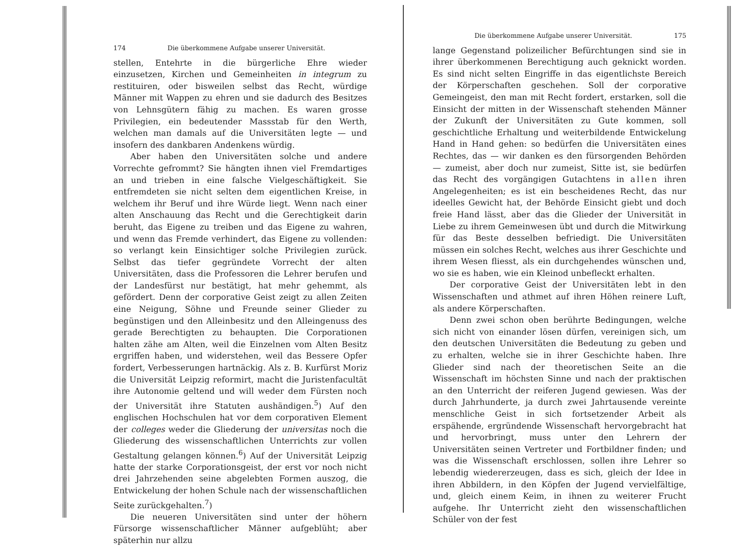174 Die überkommene Aufgabe unserer Universität.
stellen, Entehrte in die bürgerliche Ehre wieder einzusetzen, Kirchen und Gemeinheiten in integrum zu restituiren, oder bisweilen selbst das Recht, würdige Männer mit Wappen zu ehren und sie dadurch des Besitzes von Lehnsgütern fähig zu machen. Es waren grosse Privilegien, ein bedeutender Massstab für den Werth, welchen man damals auf die Universitäten legte — und insofern des dankbaren Andenkens würdig.
Aber haben den Universitäten solche und andere Vorrechte gefrommt? Sie hängten ihnen viel Fremdartiges an und trieben in eine falsche Vielgeschäftigkeit. Sie entfremdeten sie nicht selten dem eigentlichen Kreise, in welchem ihr Beruf und ihre Würde liegt. Wenn nach einer alten Anschauung das Recht und die Gerechtigkeit darin beruht, das Eigene zu treiben und das Eigene zu wahren, und wenn das Fremde verhindert, das Eigene zu vollenden: so verlangt kein Einsichtiger solche Privilegien zurück. Selbst das tiefer gegründete Vorrecht der alten Universitäten, dass die Professoren die Lehrer berufen und der Landesfürst nur bestätigt, hat mehr gehemmt, als gefördert. Denn der corporative Geist zeigt zu allen Zeiten eine Neigung, Söhne und Freunde seiner Glieder zu begünstigen und den Alleinbesitz und den Alleingenuss des gerade Berechtigten zu behaupten. Die Corporationen halten zähe am Alten, weil die Einzelnen vom Alten Besitz ergriffen haben, und widerstehen, weil das Bessere Opfer fordert, Verbesserungen hartnäckig. Als z. B. Kurfürst Moriz die Universität Leipzig reformirt, macht die Juristenfacultät ihre Autonomie geltend und will weder dem Fürsten noch der Universität ihre Statuten aushändigen.<sup>5</sup>) Auf den englischen Hochschulen hat vor dem corporativen Element der colleges weder die Gliederung der universitas noch die Gliederung des wissenschaftlichen Unterrichts zur vollen Gestaltung gelangen können.<sup>6</sup>) Auf der Universität Leipzig hatte der starke Corporationsgeist, der erst vor noch nicht drei Jahrzehenden seine abgelebten Formen auszog, die Entwickelung der hohen Schule nach der wissenschaftlichen Seite zurückgehalten.<sup>7</sup>)
Die neueren Universitäten sind unter der höhern Fürsorge wissenschaftlicher Männer aufgeblüht; aber späterhin nur allzu
Die überkommene Aufgabe unserer Universität. 175
lange Gegenstand polizeilicher Befürchtungen sind sie in ihrer überkommenen Berechtigung auch geknickt worden. Es sind nicht selten Eingriffe in das eigentlichste Bereich der Körperschaften geschehen. Soll der corporative Gemeingeist, den man mit Recht fordert, erstarken, soll die Einsicht der mitten in der Wissenschaft stehenden Männer der Zukunft der Universitäten zu Gute kommen, soll geschichtliche Erhaltung und weiterbildende Entwickelung Hand in Hand gehen: so bedürfen die Universitäten eines Rechtes, das — wir danken es den fürsorgenden Behörden — zumeist, aber doch nur zumeist, Sitte ist, sie bedürfen das Recht des vorgängigen Gutachtens in allen ihren Angelegenheiten; es ist ein bescheidenes Recht, das nur ideelles Gewicht hat, der Behörde Einsicht giebt und doch freie Hand lässt, aber das die Glieder der Universität in Liebe zu ihrem Gemeinwesen übt und durch die Mitwirkung für das Beste desselben befriedigt. Die Universitäten müssen ein solches Recht, welches aus ihrer Geschichte und ihrem Wesen fliesst, als ein durchgehendes wünschen und, wo sie es haben, wie ein Kleinod unbefleckt erhalten.
Der corporative Geist der Universitäten lebt in den Wissenschaften und athmet auf ihren Höhen reinere Luft, als andere Körperschaften.
Denn zwei schon oben berührte Bedingungen, welche sich nicht von einander lösen dürfen, vereinigen sich, um den deutschen Universitäten die Bedeutung zu geben und zu erhalten, welche sie in ihrer Geschichte haben. Ihre Glieder sind nach der theoretischen Seite an die Wissenschaft im höchsten Sinne und nach der praktischen an den Unterricht der reiferen Jugend gewiesen. Was der durch Jahrhunderte, ja durch zwei Jahrtausende vereinte menschliche Geist in sich fortsetzender Arbeit als erspähende, ergründende Wissenschaft hervorgebracht hat und hervorbringt, muss unter den Lehrern der Universitäten seinen Vertreter und Fortbildner finden; und was die Wissenschaft erschlossen, sollen ihre Lehrer so lebendig wiedererzeugen, dass es sich, gleich der Idee in ihren Abbildern, in den Köpfen der Jugend vervielfältige, und, gleich einem Keim, in ihnen zu weiterer Frucht aufgehe. Ihr Unterricht zieht den wissenschaftlichen Schüler von der fest